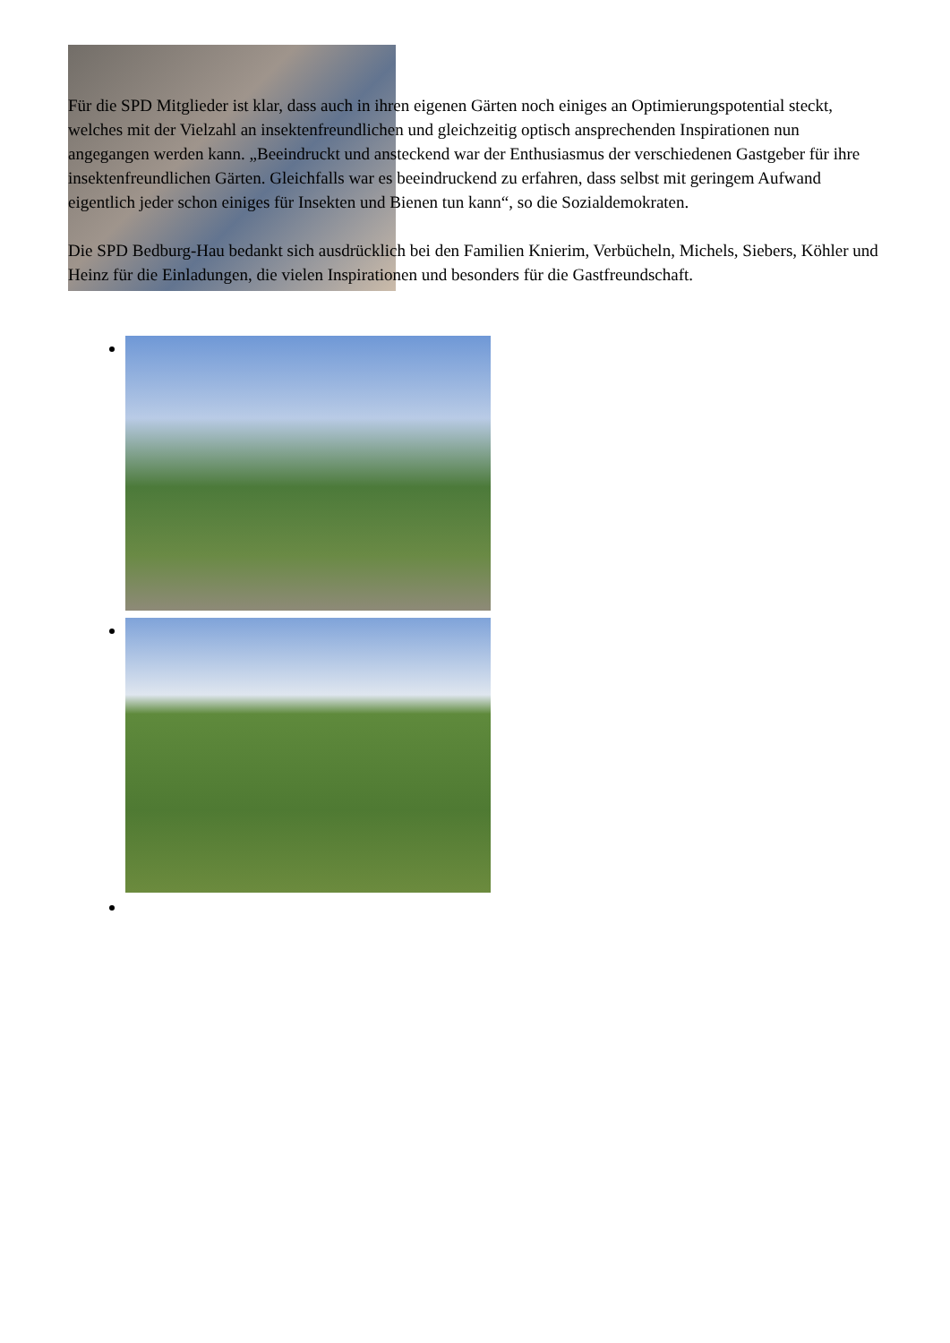Für die SPD Mitglieder ist klar, dass auch in ihren eigenen Gärten noch einiges an Optimierungspotential steckt, welches mit der Vielzahl an insektenfreundlichen und gleichzeitig optisch ansprechenden Inspirationen nun angegangen werden kann. „Beeindruckt und ansteckend war der Enthusiasmus der verschiedenen Gastgeber für ihre insektenfreundlichen Gärten. Gleichfalls war es beeindruckend zu erfahren, dass selbst mit geringem Aufwand eigentlich jeder schon einiges für Insekten und Bienen tun kann“, so die Sozialdemokraten.
Die SPD Bedburg-Hau bedankt sich ausdrücklich bei den Familien Knierim, Verbücheln, Michels, Siebers, Köhler und Heinz für die Einladungen, die vielen Inspirationen und besonders für die Gastfreundschaft.